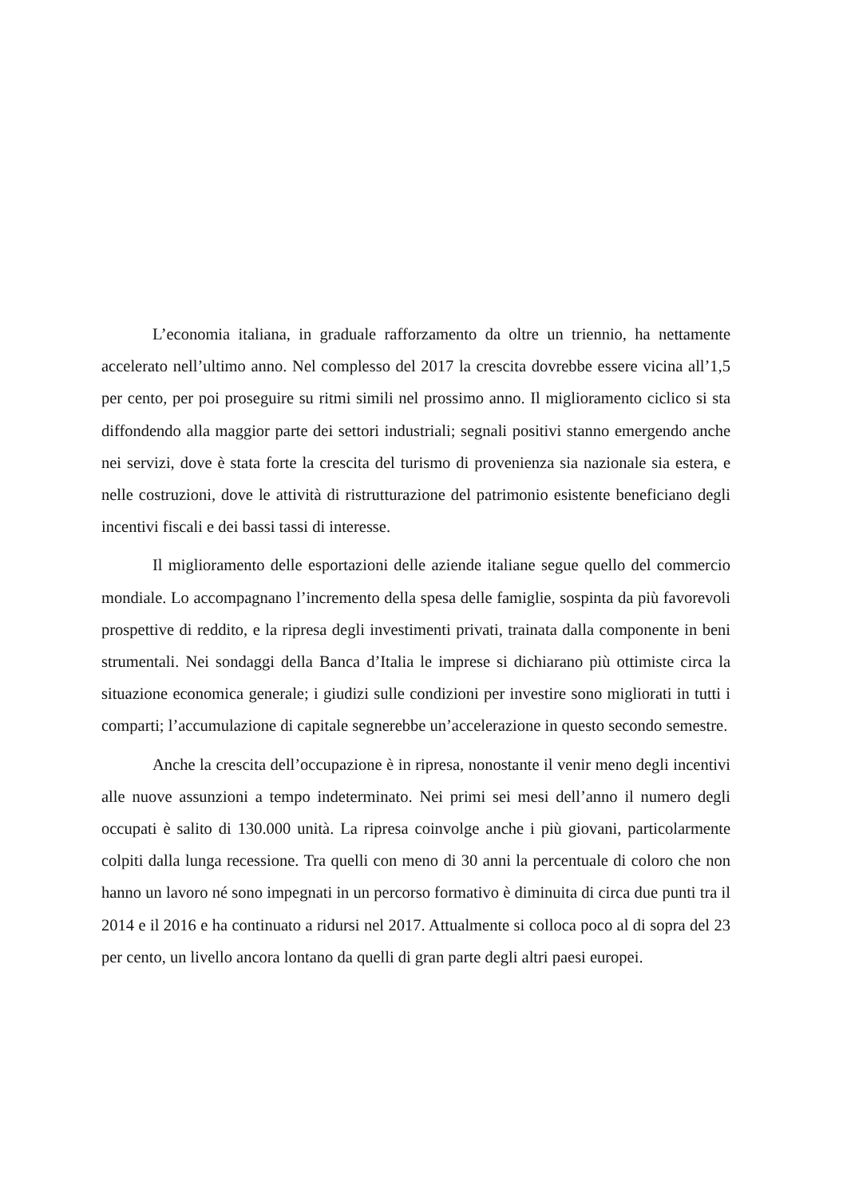L’economia italiana, in graduale rafforzamento da oltre un triennio, ha nettamente accelerato nell’ultimo anno. Nel complesso del 2017 la crescita dovrebbe essere vicina all’1,5 per cento, per poi proseguire su ritmi simili nel prossimo anno. Il miglioramento ciclico si sta diffondendo alla maggior parte dei settori industriali; segnali positivi stanno emergendo anche nei servizi, dove è stata forte la crescita del turismo di provenienza sia nazionale sia estera, e nelle costruzioni, dove le attività di ristrutturazione del patrimonio esistente beneficiano degli incentivi fiscali e dei bassi tassi di interesse.
Il miglioramento delle esportazioni delle aziende italiane segue quello del commercio mondiale. Lo accompagnano l’incremento della spesa delle famiglie, sospinta da più favorevoli prospettive di reddito, e la ripresa degli investimenti privati, trainata dalla componente in beni strumentali. Nei sondaggi della Banca d’Italia le imprese si dichiarano più ottimiste circa la situazione economica generale; i giudizi sulle condizioni per investire sono migliorati in tutti i comparti; l’accumulazione di capitale segnerebbe un’accelerazione in questo secondo semestre.
Anche la crescita dell’occupazione è in ripresa, nonostante il venir meno degli incentivi alle nuove assunzioni a tempo indeterminato. Nei primi sei mesi dell’anno il numero degli occupati è salito di 130.000 unità. La ripresa coinvolge anche i più giovani, particolarmente colpiti dalla lunga recessione. Tra quelli con meno di 30 anni la percentuale di coloro che non hanno un lavoro né sono impegnati in un percorso formativo è diminuita di circa due punti tra il 2014 e il 2016 e ha continuato a ridursi nel 2017. Attualmente si colloca poco al di sopra del 23 per cento, un livello ancora lontano da quelli di gran parte degli altri paesi europei.